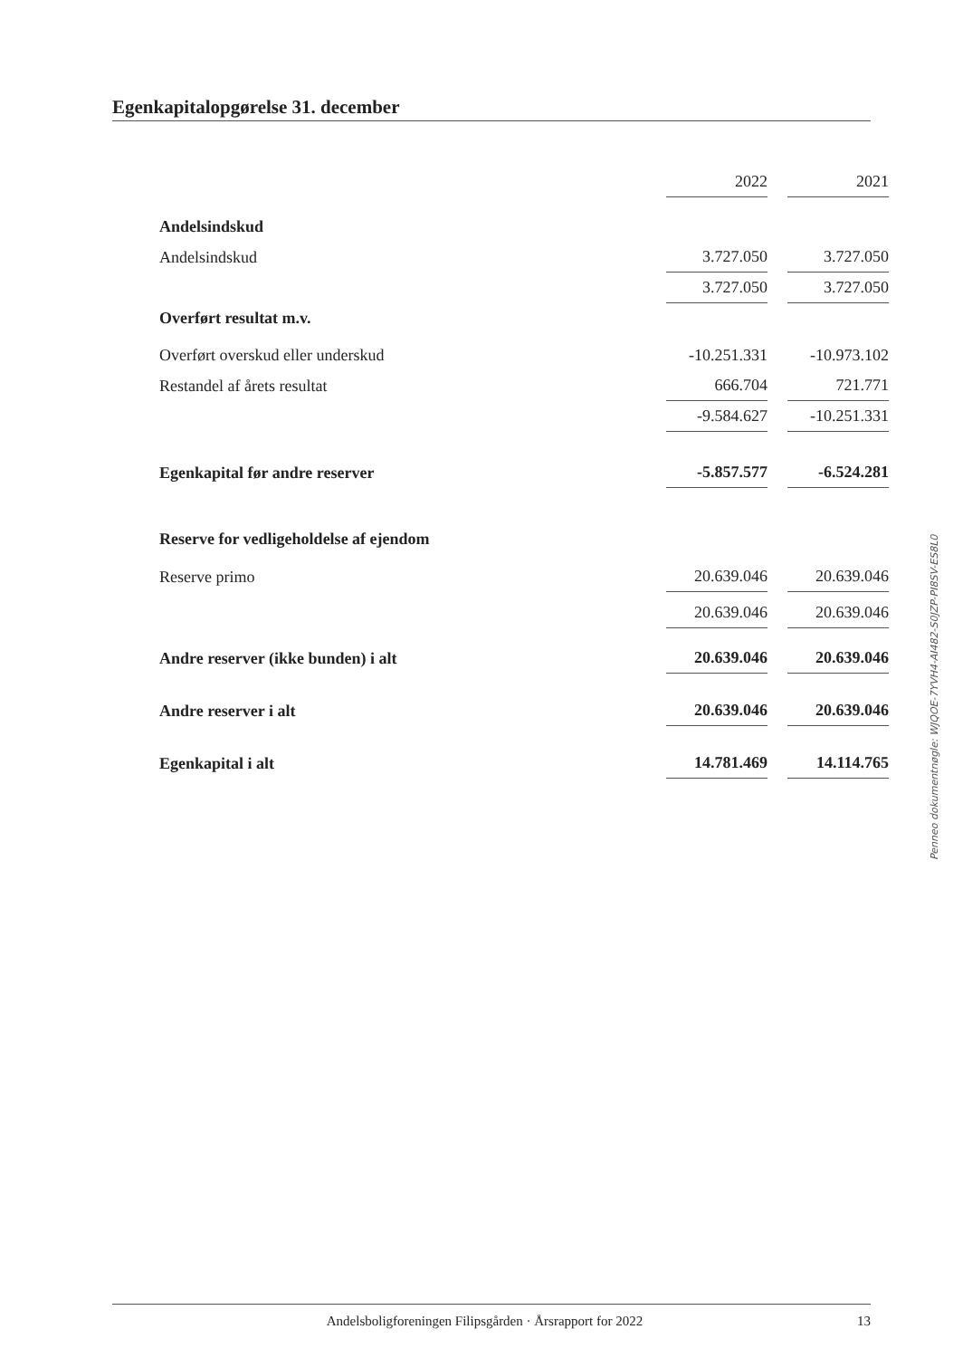Egenkapitalopgørelse 31. december
| | 2022 | 2021 |
| Andelsindskud | | |
| Andelsindskud | 3.727.050 | 3.727.050 |
| | 3.727.050 | 3.727.050 |
| Overført resultat m.v. | | |
| Overført overskud eller underskud | -10.251.331 | -10.973.102 |
| Restandel af årets resultat | 666.704 | 721.771 |
| | -9.584.627 | -10.251.331 |
| Egenkapital før andre reserver | -5.857.577 | -6.524.281 |
| Reserve for vedligeholdelse af ejendom | | |
| Reserve primo | 20.639.046 | 20.639.046 |
| | 20.639.046 | 20.639.046 |
| Andre reserver (ikke bunden) i alt | 20.639.046 | 20.639.046 |
| Andre reserver i alt | 20.639.046 | 20.639.046 |
| Egenkapital i alt | 14.781.469 | 14.114.765 |
Penneo dokumentnøgle: WJQOE-7YVH4-AI482-S0JZP-PI8SV-ES8L0
Andelsboligforeningen Filipsgården · Årsrapport for 2022 13